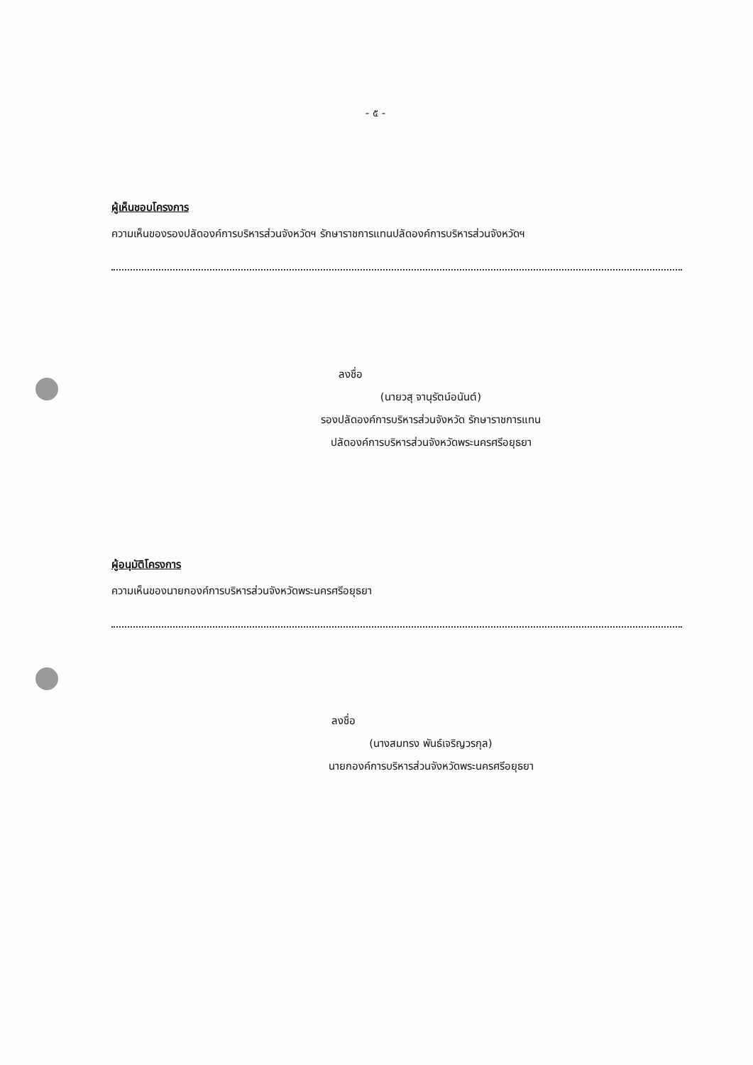- ๕ -
ผู้เห็นชอบโครงการ
ความเห็นของรองปลัดองค์การบริหารส่วนจังหวัดฯ รักษาราชการแทนปลัดองค์การบริหารส่วนจังหวัดฯ
ลงชื่อ
(นายวสุ จานุรัตน์อนันต์)
รองปลัดองค์การบริหารส่วนจังหวัด รักษาราชการแทน
ปลัดองค์การบริหารส่วนจังหวัดพระนครศรีอยุธยา
ผู้อนุมัติโครงการ
ความเห็นของนายกองค์การบริหารส่วนจังหวัดพระนครศรีอยุธยา
ลงชื่อ
(นางสมทรง พันธ์เจริญวรกุล)
นายกองค์การบริหารส่วนจังหวัดพระนครศรีอยุธยา